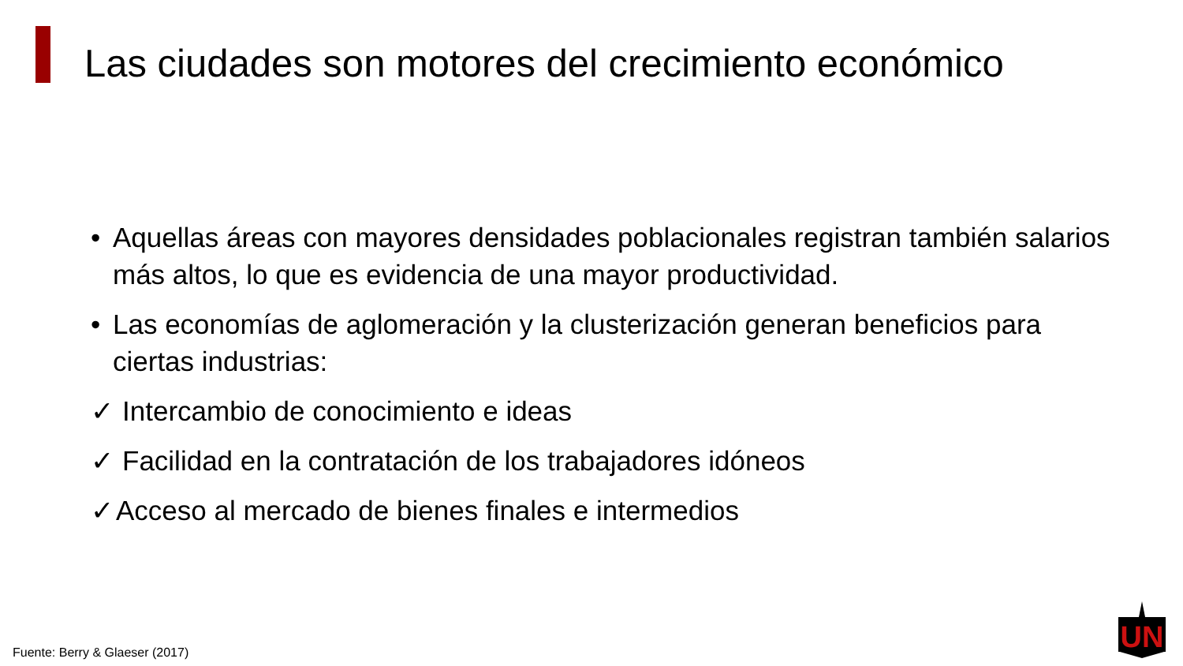Las ciudades son motores del crecimiento económico
• Aquellas áreas con mayores densidades poblacionales registran también salarios más altos, lo que es evidencia de una mayor productividad.
• Las economías de aglomeración y la clusterización generan beneficios para ciertas industrias:
✓ Intercambio de conocimiento e ideas
✓ Facilidad en la contratación de los trabajadores idóneos
✓ Acceso al mercado de bienes finales e intermedios
Fuente: Berry & Glaeser (2017)
UN